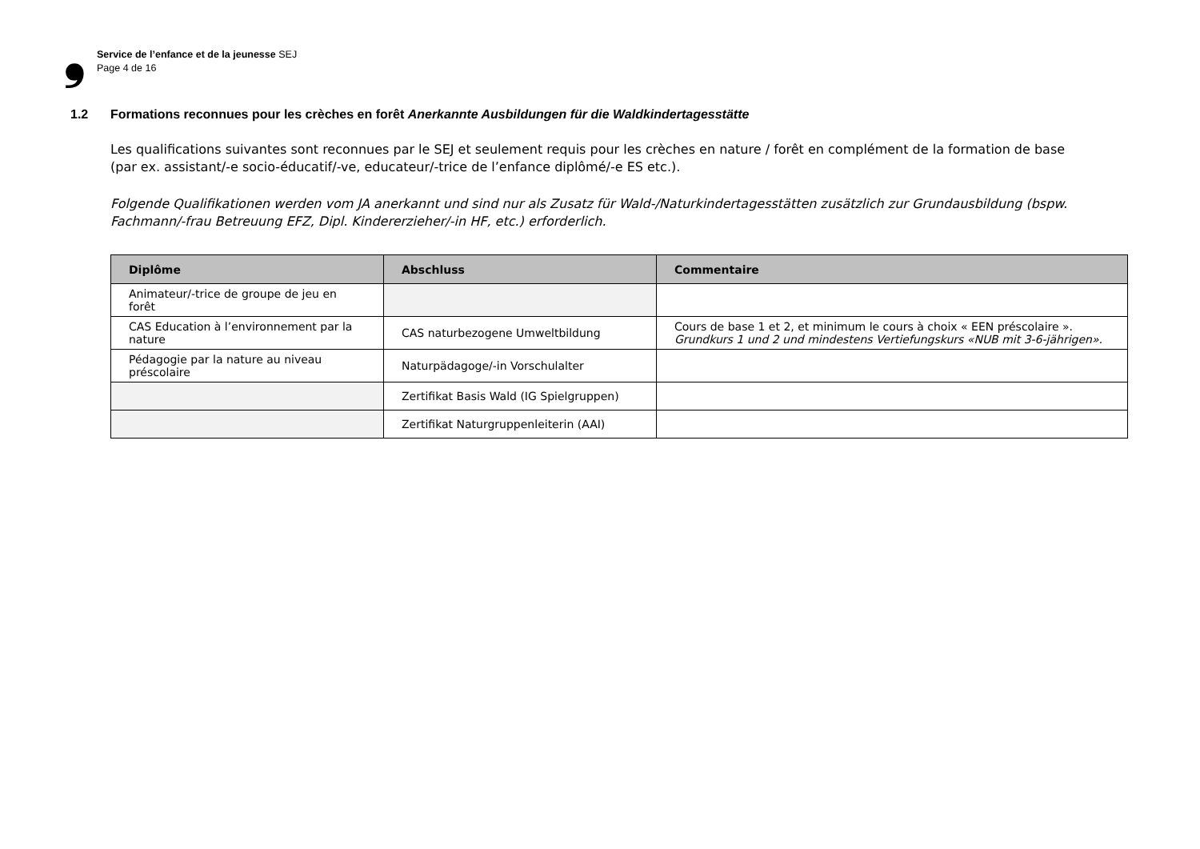❟
Service de l’enfance et de la jeunesse SEJ
Page 4 de 16
1.2 Formations reconnues pour les crèches en forêt Anerkannte Ausbildungen für die Waldkindertagesstätte
Les qualifications suivantes sont reconnues par le SEJ et seulement requis pour les crèches en nature / forêt en complément de la formation de base (par ex. assistant/-e socio-éducatif/-ve, educateur/-trice de l’enfance diplômé/-e ES etc.).
Folgende Qualifikationen werden vom JA anerkannt und sind nur als Zusatz für Wald-/Naturkindertagesstätten zusätzlich zur Grundausbildung (bspw. Fachmann/-frau Betreuung EFZ, Dipl. Kindererzieher/-in HF, etc.) erforderlich.
| Diplôme | Abschluss | Commentaire |
| --- | --- | --- |
| Animateur/-trice de groupe de jeu en forêt | | |
| CAS Education à l’environnement par la nature | CAS naturbezogene Umweltbildung | Cours de base 1 et 2, et minimum le cours à choix « EEN préscolaire ». Grundkurs 1 und 2 und mindestens Vertiefungskurs «NUB mit 3-6-jährigen». |
| Pédagogie par la nature au niveau préscolaire | Naturpädagoge/-in Vorschulalter | |
| | Zertifikat Basis Wald (IG Spielgruppen) | |
| | Zertifikat Naturgruppenleiterin (AAI) | |